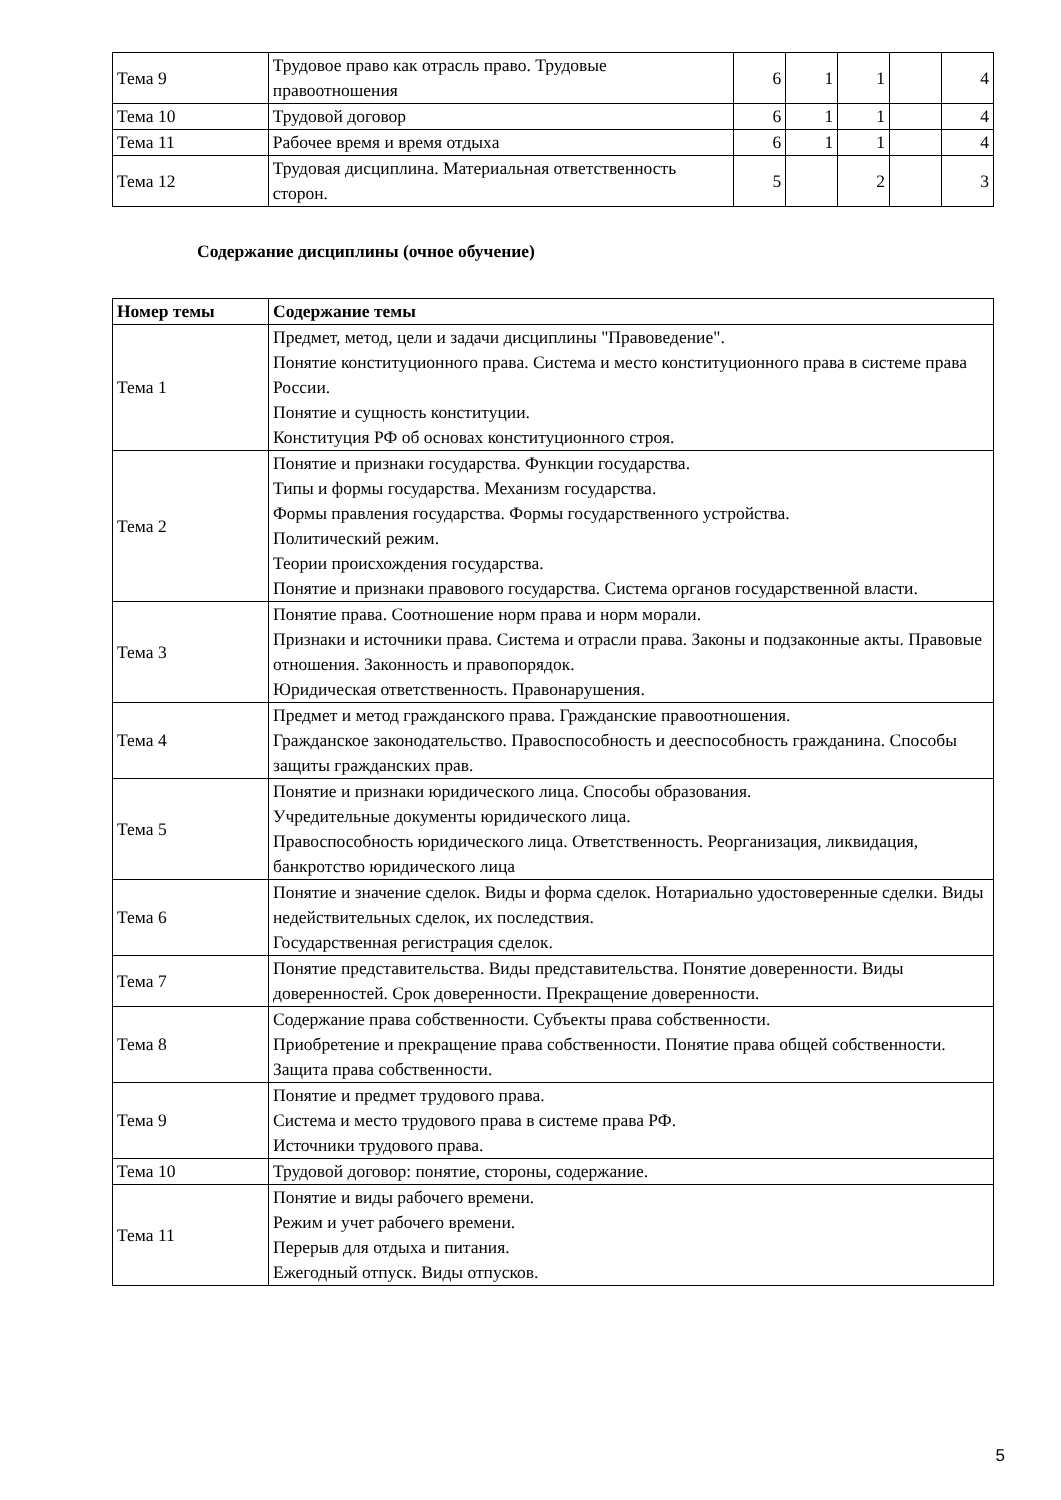| Тема 9 | Трудовое право как отрасль право. Трудовые правоотношения | 6 | 1 | 1 | | 4 |
| Тема 10 | Трудовой договор | 6 | 1 | 1 | | 4 |
| Тема 11 | Рабочее время и время отдыха | 6 | 1 | 1 | | 4 |
| Тема 12 | Трудовая дисциплина. Материальная ответственность сторон. | 5 | | 2 | | 3 |
Содержание дисциплины (очное обучение)
| Номер темы | Содержание темы |
| --- | --- |
| Тема 1 | Предмет, метод, цели и задачи дисциплины "Правоведение". Понятие конституционного права. Система и место конституционного права в системе права России. Понятие и сущность конституции. Конституция РФ об основах конституционного строя. |
| Тема 2 | Понятие и признаки государства. Функции государства. Типы и формы государства. Механизм государства. Формы правления государства. Формы государственного устройства. Политический режим. Теории происхождения государства. Понятие и признаки правового государства. Система органов государственной власти. |
| Тема 3 | Понятие права. Соотношение норм права и норм морали. Признаки и источники права. Система и отрасли права. Законы и подзаконные акты. Правовые отношения. Законность и правопорядок. Юридическая ответственность. Правонарушения. |
| Тема 4 | Предмет и метод гражданского права. Гражданские правоотношения. Гражданское законодательство. Правоспособность и дееспособность гражданина. Способы защиты гражданских прав. |
| Тема 5 | Понятие и признаки юридического лица. Способы образования. Учредительные документы юридического лица. Правоспособность юридического лица. Ответственность. Реорганизация, ликвидация, банкротство юридического лица |
| Тема 6 | Понятие и значение сделок. Виды и форма сделок. Нотариально удостоверенные сделки. Виды недействительных сделок, их последствия. Государственная регистрация сделок. |
| Тема 7 | Понятие представительства. Виды представительства. Понятие доверенности. Виды доверенностей. Срок доверенности. Прекращение доверенности. |
| Тема 8 | Содержание права собственности. Субъекты права собственности. Приобретение и прекращение права собственности. Понятие права общей собственности. Защита права собственности. |
| Тема 9 | Понятие и предмет трудового права. Система и место трудового права в системе права РФ. Источники трудового права. |
| Тема 10 | Трудовой договор: понятие, стороны, содержание. |
| Тема 11 | Понятие и виды рабочего времени. Режим и учет рабочего времени. Перерыв для отдыха и питания. Ежегодный отпуск. Виды отпусков. |
5